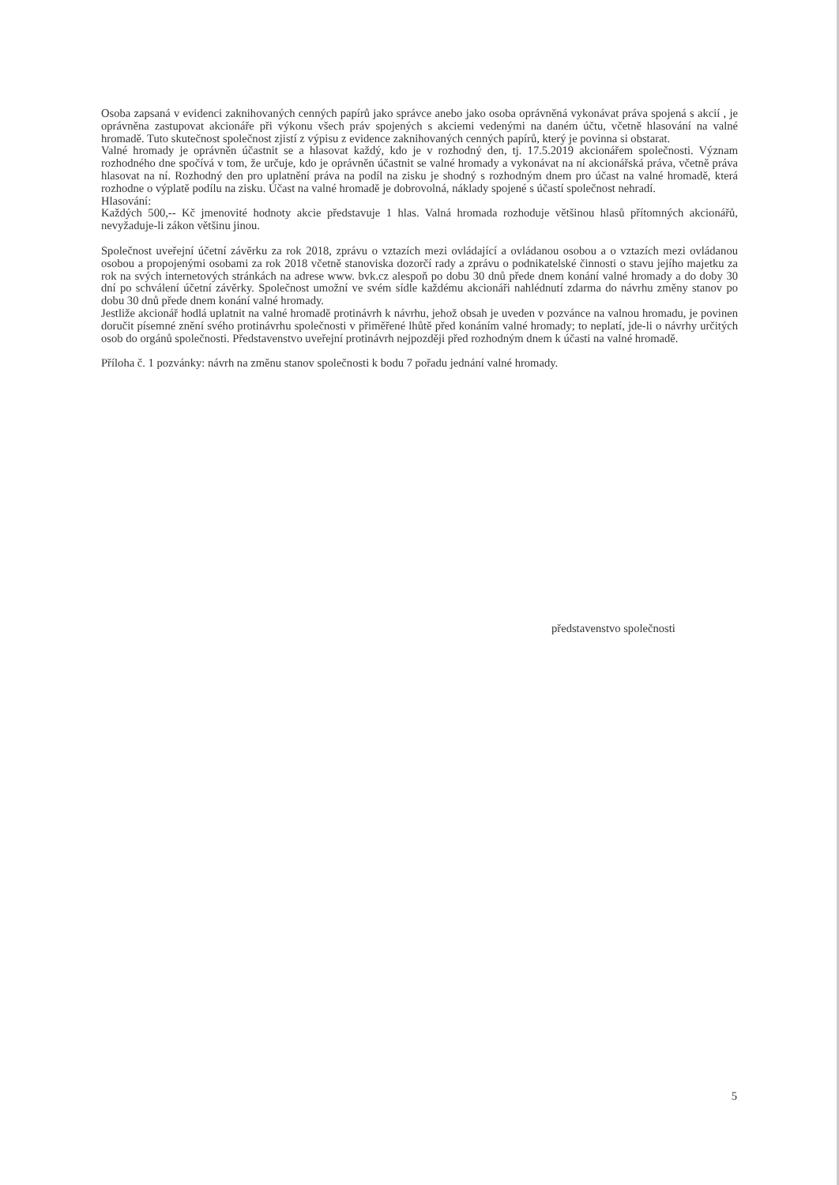Osoba zapsaná v evidenci zaknihovaných cenných papírů jako správce anebo jako osoba oprávněná vykonávat práva spojená s akcií , je oprávněna zastupovat akcionáře při výkonu všech práv spojených s akciemi vedenými na daném účtu, včetně hlasování na valné hromadě. Tuto skutečnost společnost zjistí z výpisu z evidence zaknihovaných cenných papírů, který je povinna si obstarat.
Valné hromady je oprávněn účastnit se a hlasovat každý, kdo je v rozhodný den, tj. 17.5.2019 akcionářem společnosti. Význam rozhodného dne spočívá v tom, že určuje, kdo je oprávněn účastnit se valné hromady a vykonávat na ní akcionářská práva, včetně práva hlasovat na ní. Rozhodný den pro uplatnění práva na podíl na zisku je shodný s rozhodným dnem pro účast na valné hromadě, která rozhodne o výplatě podílu na zisku. Účast na valné hromadě je dobrovolná, náklady spojené s účastí společnost nehradí.
Hlasování:
Každých 500,-- Kč jmenovité hodnoty akcie představuje 1 hlas. Valná hromada rozhoduje většinou hlasů přítomných akcionářů, nevyžaduje-li zákon většinu jinou.
Společnost uveřejní účetní závěrku za rok 2018, zprávu o vztazích mezi ovládající a ovládanou osobou a o vztazích mezi ovládanou osobou a propojenými osobami za rok 2018 včetně stanoviska dozorčí rady a zprávu o podnikatelské činnosti o stavu jejího majetku za rok na svých internetových stránkách na adrese www. bvk.cz alespoň po dobu 30 dnů přede dnem konání valné hromady a do doby 30 dní po schválení účetní závěrky. Společnost umožní ve svém sídle každému akcionáři nahlédnutí zdarma do návrhu změny stanov po dobu 30 dnů přede dnem konání valné hromady.
Jestliže akcionář hodlá uplatnit na valné hromadě protinávrh k návrhu, jehož obsah je uveden v pozvánce na valnou hromadu, je povinen doručit písemné znění svého protinávrhu společnosti v přiměřené lhůtě před konáním valné hromady; to neplatí, jde-li o návrhy určitých osob do orgánů společnosti. Představenstvo uveřejní protinávrh nejpozději před rozhodným dnem k účasti na valné hromadě.
Příloha č. 1 pozvánky: návrh na změnu stanov společnosti k bodu 7 pořadu jednání valné hromady.
představenstvo společnosti
5